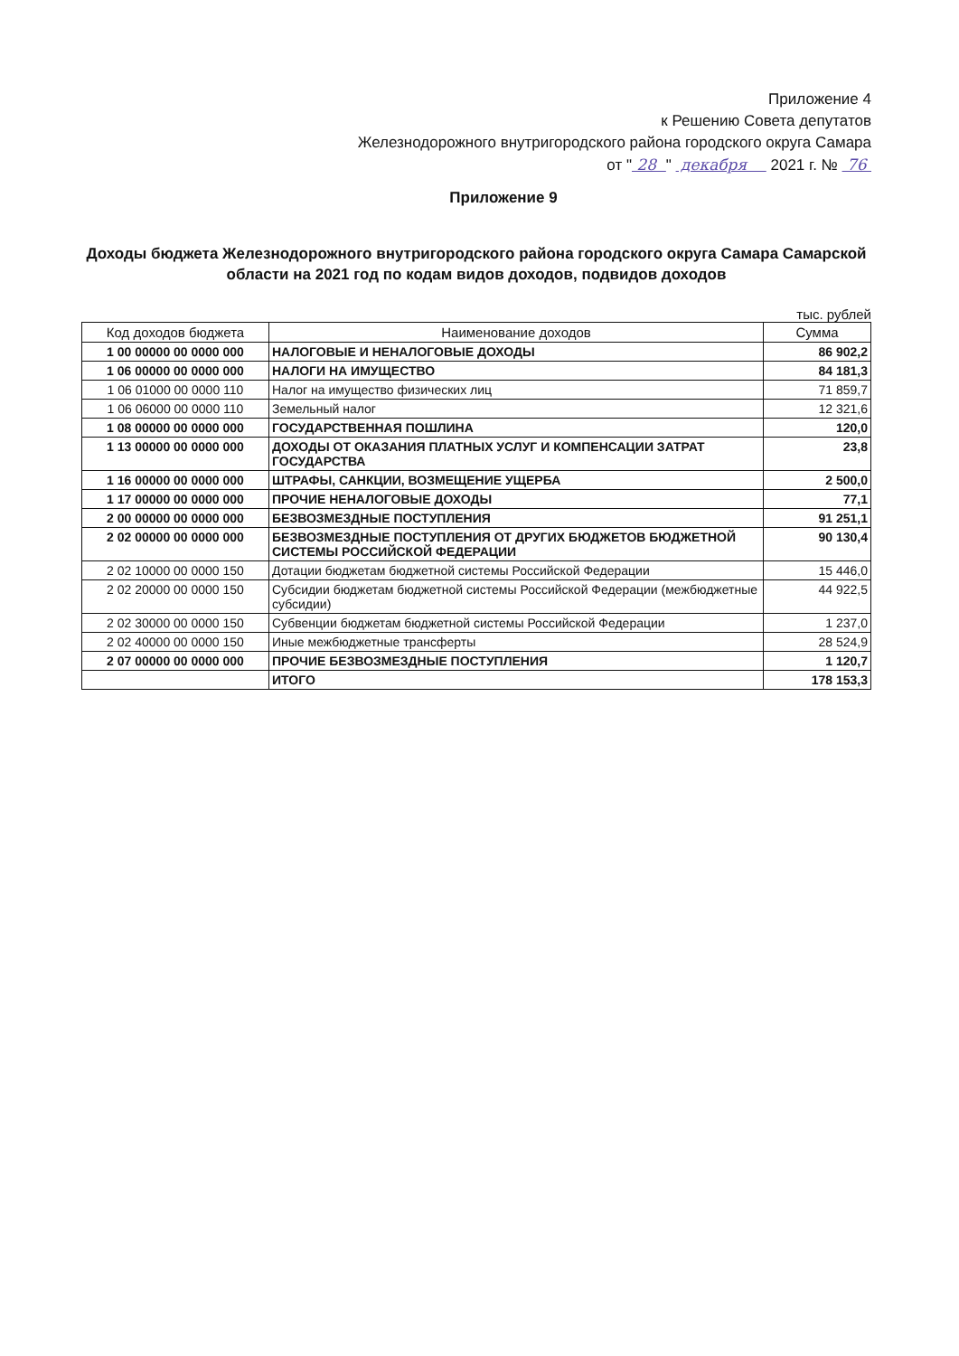Приложение 4
к Решению Совета депутатов
Железнодорожного внутригородского района городского округа Самара
от " 28 " декабря 2021 г. № 76
Приложение 9
Доходы бюджета Железнодорожного внутригородского района городского округа Самара Самарской области на 2021 год по кодам видов доходов, подвидов доходов
тыс. рублей
| Код доходов бюджета | Наименование доходов | Сумма |
| --- | --- | --- |
| 1 00 00000 00 0000 000 | НАЛОГОВЫЕ И НЕНАЛОГОВЫЕ ДОХОДЫ | 86 902,2 |
| 1 06 00000 00 0000 000 | НАЛОГИ НА ИМУЩЕСТВО | 84 181,3 |
| 1 06 01000 00 0000 110 | Налог на имущество физических лиц | 71 859,7 |
| 1 06 06000 00 0000 110 | Земельный налог | 12 321,6 |
| 1 08 00000 00 0000 000 | ГОСУДАРСТВЕННАЯ ПОШЛИНА | 120,0 |
| 1 13 00000 00 0000 000 | ДОХОДЫ ОТ ОКАЗАНИЯ ПЛАТНЫХ УСЛУГ И КОМПЕНСАЦИИ ЗАТРАТ ГОСУДАРСТВА | 23,8 |
| 1 16 00000 00 0000 000 | ШТРАФЫ, САНКЦИИ, ВОЗМЕЩЕНИЕ УЩЕРБА | 2 500,0 |
| 1 17 00000 00 0000 000 | ПРОЧИЕ НЕНАЛОГОВЫЕ ДОХОДЫ | 77,1 |
| 2 00 00000 00 0000 000 | БЕЗВОЗМЕЗДНЫЕ ПОСТУПЛЕНИЯ | 91 251,1 |
| 2 02 00000 00 0000 000 | БЕЗВОЗМЕЗДНЫЕ ПОСТУПЛЕНИЯ ОТ ДРУГИХ БЮДЖЕТОВ БЮДЖЕТНОЙ СИСТЕМЫ РОССИЙСКОЙ ФЕДЕРАЦИИ | 90 130,4 |
| 2 02 10000 00 0000 150 | Дотации бюджетам бюджетной системы Российской Федерации | 15 446,0 |
| 2 02 20000 00 0000 150 | Субсидии бюджетам бюджетной системы Российской Федерации (межбюджетные субсидии) | 44 922,5 |
| 2 02 30000 00 0000 150 | Субвенции бюджетам бюджетной системы Российской Федерации | 1 237,0 |
| 2 02 40000 00 0000 150 | Иные межбюджетные трансферты | 28 524,9 |
| 2 07 00000 00 0000 000 | ПРОЧИЕ БЕЗВОЗМЕЗДНЫЕ ПОСТУПЛЕНИЯ | 1 120,7 |
| | ИТОГО | 178 153,3 |